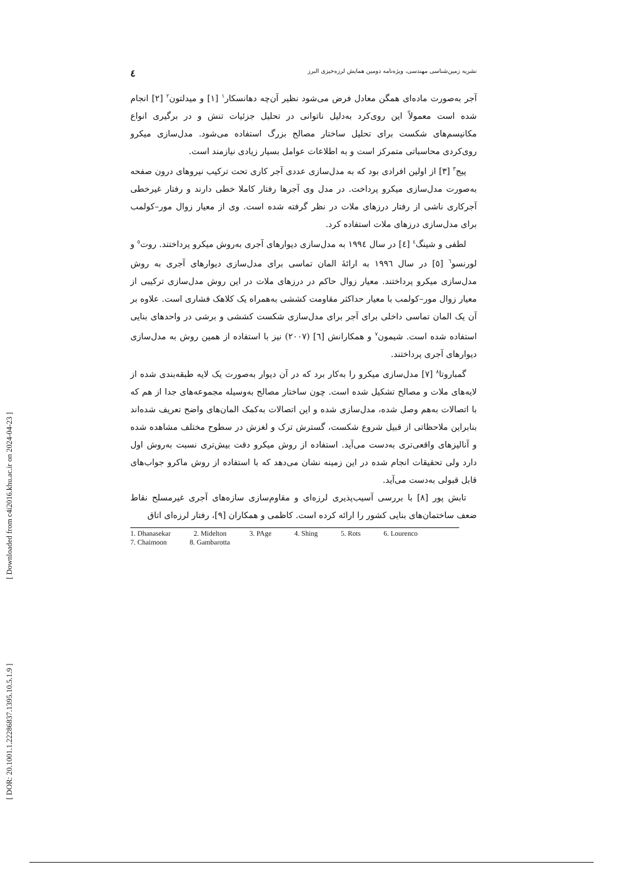[ Downloaded from c4i2016.khu.ac.ir on 2024-04-23 ]
[ DOR: 20.1001.1.22286837.1395.10.5.1.9 ]
٤ نشریه زمین‌شناسی مهندسی، ویژه‌نامه دومین همایش لرزه‌خیزی البرز
آجر به‌صورت ماده‌ای همگن معادل فرض می‌شود نظیر آن‌چه دهانسکار<sup>۱</sup> [۱] و میدلتون<sup>۲</sup> [۲] انجام شده است معمولاً این روی‌کرد به‌دلیل ناتوانی در تحلیل جزئیات تنش و در برگیری انواع مکانیسم‌های شکست برای تحلیل ساختار مصالح بزرگ استفاده می‌شود. مدل‌سازی میکرو روی‌کردی محاسباتی متمرکز است و به اطلاعات عوامل بسیار زیادی نیازمند است.
پیج<sup>۳</sup> [۳] از اولین افرادی بود که به مدل‌سازی عددی آجر کاری تحت ترکیب نیروهای درون صفحه به‌صورت مدل‌سازی میکرو پرداخت. در مدل وی آجرها رفتار کاملا خطی دارند و رفتار غیرخطی آجرکاری ناشی از رفتار درزهای ملات در نظر گرفته شده است. وی از معیار زوال مور–کولمب برای مدل‌سازی درزهای ملات استفاده کرد.
لطفی و شینگ<sup>٤</sup> [٤] در سال ۱۹۹٤ به مدل‌سازی دیوارهای آجری به‌روش میکرو پرداختند. روت<sup>٥</sup> و لورنسو<sup>٦</sup> [٥] در سال ۱۹۹٦ به ارائهٔ المان تماسی برای مدل‌سازی دیوارهای آجری به روش مدل‌سازی میکرو پرداختند. معیار زوال حاکم در درزهای ملات در این روش مدل‌سازی ترکیبی از معیار زوال مور–کولمب با معیار حداکثر مقاومت کششی به‌همراه یک کلاهک فشاری است. علاوه بر آن یک المان تماسی داخلی برای آجر برای مدل‌سازی شکست کششی و برشی در واحدهای بنایی استفاده شده است. شیمون<sup>۷</sup> و همکارانش [٦] (۲۰۰۷) نیز با استفاده از همین روش به مدل‌سازی دیوارهای آجری پرداختند.
گمباروتا<sup>۸</sup> [۷] مدل‌سازی میکرو را به‌کار برد که در آن دیوار به‌صورت یک لایه طبقه‌بندی شده از لایه‌های ملات و مصالح تشکیل شده است. چون ساختار مصالح به‌وسیله مجموعه‌های جدا از هم که با اتصالات به‌هم وصل شده، مدل‌سازی شده و این اتصالات به‌کمک المان‌های واضح تعریف شده‌اند بنابراین ملاحظاتی از قبیل شروع شکست، گسترش ترک و لغزش در سطوح مختلف مشاهده شده و آنالیزهای واقعی‌تری به‌دست می‌آید. استفاده از روش میکرو دقت بیش‌تری نسبت به‌روش اول دارد ولی تحقیقات انجام شده در این زمینه نشان می‌دهد که با استفاده از روش ماکرو جواب‌های قابل قبولی به‌دست می‌آید.
تابش پور [۸] با بررسی آسیب‌پذیری لرزه‌ای و مقاوم‌سازی سازه‌های آجری غیرمسلح نقاط ضعف ساختمان‌های بنایی کشور را ارائه کرده است. کاظمی و همکاران [۹]، رفتار لرزه‌ای اتاق
1. Dhanasekar 2. Midelton 3. PAge 4. Shing 5. Rots 6. Lourenco
7. Chaimoon 8. Gambarotta